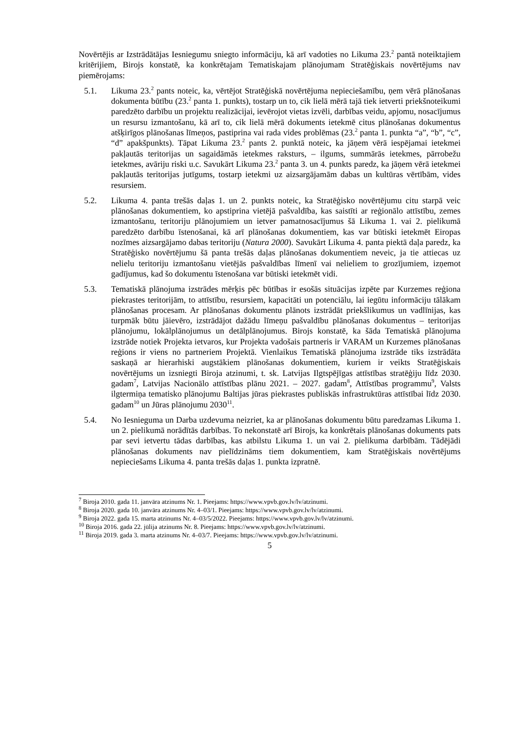Novērtējis ar Izstrādātājas Iesniegumu sniegto informāciju, kā arī vadoties no Likuma 23.<sup>2</sup> pantā noteiktajiem kritērijiem, Birojs konstatē, ka konkrētajam Tematiskajam plānojumam Stratēģiskais novērtējums nav piemērojams:
5.1. Likuma 23.<sup>2</sup> pants noteic, ka, vērtējot Stratēģiskā novērtējuma nepieciešamību, ņem vērā plānošanas dokumenta būtību (23.<sup>2</sup> panta 1. punkts), tostarp un to, cik lielā mērā tajā tiek ietverti priekšnoteikumi paredzēto darbību un projektu realizācijai, ievērojot vietas izvēli, darbības veidu, apjomu, nosacījumus un resursu izmantošanu, kā arī to, cik lielā mērā dokuments ietekmē citus plānošanas dokumentus atšķirīgos plānošanas līmeņos, pastiprina vai rada vides problēmas (23.<sup>2</sup> panta 1. punkta “a”, “b”, “c”, “d” apakšpunkts). Tāpat Likuma 23.<sup>2</sup> pants 2. punktā noteic, ka jāņem vērā iespējamai ietekmei pakļautās teritorijas un sagaidāmās ietekmes raksturs, – ilgums, summārās ietekmes, pārrobežu ietekmes, avāriju riski u.c. Savukārt Likuma 23.<sup>2</sup> panta 3. un 4. punkts paredz, ka jāņem vērā ietekmei pakļautās teritorijas jutīgums, tostarp ietekmi uz aizsargājamām dabas un kultūras vērtībām, vides resursiem.
5.2. Likuma 4. panta trešās daļas 1. un 2. punkts noteic, ka Stratēģisko novērtējumu citu starpā veic plānošanas dokumentiem, ko apstiprina vietējā pašvaldība, kas saistīti ar reģionālo attīstību, zemes izmantošanu, teritoriju plānojumiem un ietver pamatnosacījumus šā Likuma 1. vai 2. pielikumā paredzēto darbību īstenošanai, kā arī plānošanas dokumentiem, kas var būtiski ietekmēt Eiropas nozīmes aizsargājamo dabas teritoriju (Natura 2000). Savukārt Likuma 4. panta piektā daļa paredz, ka Stratēģisko novērtējumu šā panta trešās daļas plānošanas dokumentiem neveic, ja tie attiecas uz nelielu teritoriju izmantošanu vietējās pašvaldības līmenī vai nelieliem to grozījumiem, izņemot gadījumus, kad šo dokumentu īstenošana var būtiski ietekmēt vidi.
5.3. Tematiskā plānojuma izstrādes mērķis pēc būtības ir esošās situācijas izpēte par Kurzemes reģiona piekrastes teritorijām, to attīstību, resursiem, kapacitāti un potenciālu, lai iegūtu informāciju tālākam plānošanas procesam. Ar plānošanas dokumentu plānots izstrādāt priekšlikumus un vadlīnijas, kas turpmāk būtu jāievēro, izstrādājot dažādu līmeņu pašvaldību plānošanas dokumentus – teritorijas plānojumu, lokālplānojumus un detālplānojumus. Birojs konstatē, ka šāda Tematiskā plānojuma izstrāde notiek Projekta ietvaros, kur Projekta vadošais partneris ir VARAM un Kurzemes plānošanas reģions ir viens no partneriem Projektā. Vienlaikus Tematiskā plānojuma izstrāde tiks izstrādāta saskaņā ar hierarhiski augstākiem plānošanas dokumentiem, kuriem ir veikts Stratēģiskais novērtējums un izsniegti Biroja atzinumi, t. sk. Latvijas Ilgtspējīgas attīstības stratēģiju līdz 2030. gadam<sup>7</sup>, Latvijas Nacionālo attīstības plānu 2021. – 2027. gadam<sup>8</sup>, Attīstības programmu<sup>9</sup>, Valsts ilgtermiņa tematisko plānojumu Baltijas jūras piekrastes publiskās infrastruktūras attīstībai līdz 2030. gadam<sup>10</sup> un Jūras plānojumu 2030<sup>11</sup>.
5.4. No Iesnieguma un Darba uzdevuma neizriet, ka ar plānošanas dokumentu būtu paredzamas Likuma 1. un 2. pielikumā norādītās darbības. To nekonstatē arī Birojs, ka konkrētais plānošanas dokuments pats par sevi ietvertu tādas darbības, kas atbilstu Likuma 1. un vai 2. pielikuma darbībām. Tādējādi plānošanas dokuments nav pielīdzināms tiem dokumentiem, kam Stratēģiskais novērtējums nepieciešams Likuma 4. panta trešās daļas 1. punkta izpratnē.
<sup>7</sup> Biroja 2010. gada 11. janvāra atzinums Nr. 1. Pieejams: https://www.vpvb.gov.lv/lv/atzinumi.
<sup>8</sup> Biroja 2020. gada 10. janvāra atzinums Nr. 4–03/1. Pieejams: https://www.vpvb.gov.lv/lv/atzinumi.
<sup>9</sup> Biroja 2022. gada 15. marta atzinums Nr. 4–03/5/2022. Pieejams: https://www.vpvb.gov.lv/lv/atzinumi.
<sup>10</sup> Biroja 2016. gada 22. jūlija atzinums Nr. 8. Pieejams: https://www.vpvb.gov.lv/lv/atzinumi.
<sup>11</sup> Biroja 2019. gada 3. marta atzinums Nr. 4–03/7. Pieejams: https://www.vpvb.gov.lv/lv/atzinumi.
5